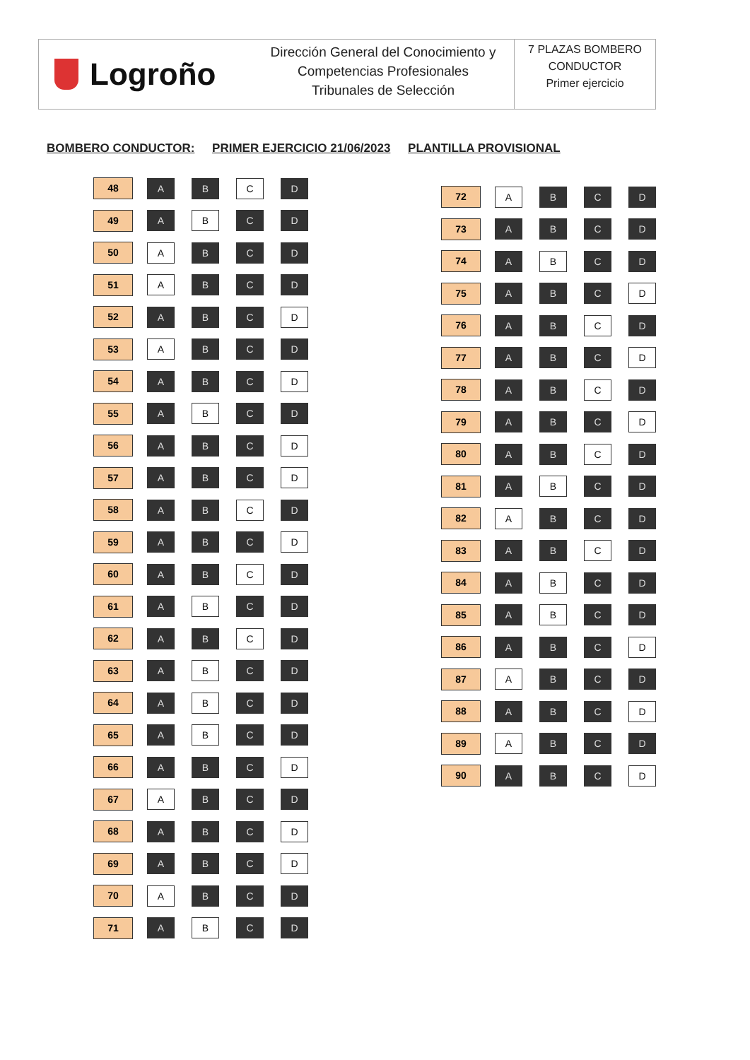Logroño
Dirección General del Conocimiento y
Competencias Profesionales
Tribunales de Selección
7 PLAZAS BOMBERO
CONDUCTOR
Primer ejercicio
BOMBERO CONDUCTOR: PRIMER EJERCICIO 21/06/2023 PLANTILLA PROVISIONAL
| 48 | A | B | C | D |
| 49 | A | B | C | D |
| 50 | A | B | C | D |
| 51 | A | B | C | D |
| 52 | A | B | C | D |
| 53 | A | B | C | D |
| 54 | A | B | C | D |
| 55 | A | B | C | D |
| 56 | A | B | C | D |
| 57 | A | B | C | D |
| 58 | A | B | C | D |
| 59 | A | B | C | D |
| 60 | A | B | C | D |
| 61 | A | B | C | D |
| 62 | A | B | C | D |
| 63 | A | B | C | D |
| 64 | A | B | C | D |
| 65 | A | B | C | D |
| 66 | A | B | C | D |
| 67 | A | B | C | D |
| 68 | A | B | C | D |
| 69 | A | B | C | D |
| 70 | A | B | C | D |
| 71 | A | B | C | D |
| 72 | A | B | C | D |
| 73 | A | B | C | D |
| 74 | A | B | C | D |
| 75 | A | B | C | D |
| 76 | A | B | C | D |
| 77 | A | B | C | D |
| 78 | A | B | C | D |
| 79 | A | B | C | D |
| 80 | A | B | C | D |
| 81 | A | B | C | D |
| 82 | A | B | C | D |
| 83 | A | B | C | D |
| 84 | A | B | C | D |
| 85 | A | B | C | D |
| 86 | A | B | C | D |
| 87 | A | B | C | D |
| 88 | A | B | C | D |
| 89 | A | B | C | D |
| 90 | A | B | C | D |